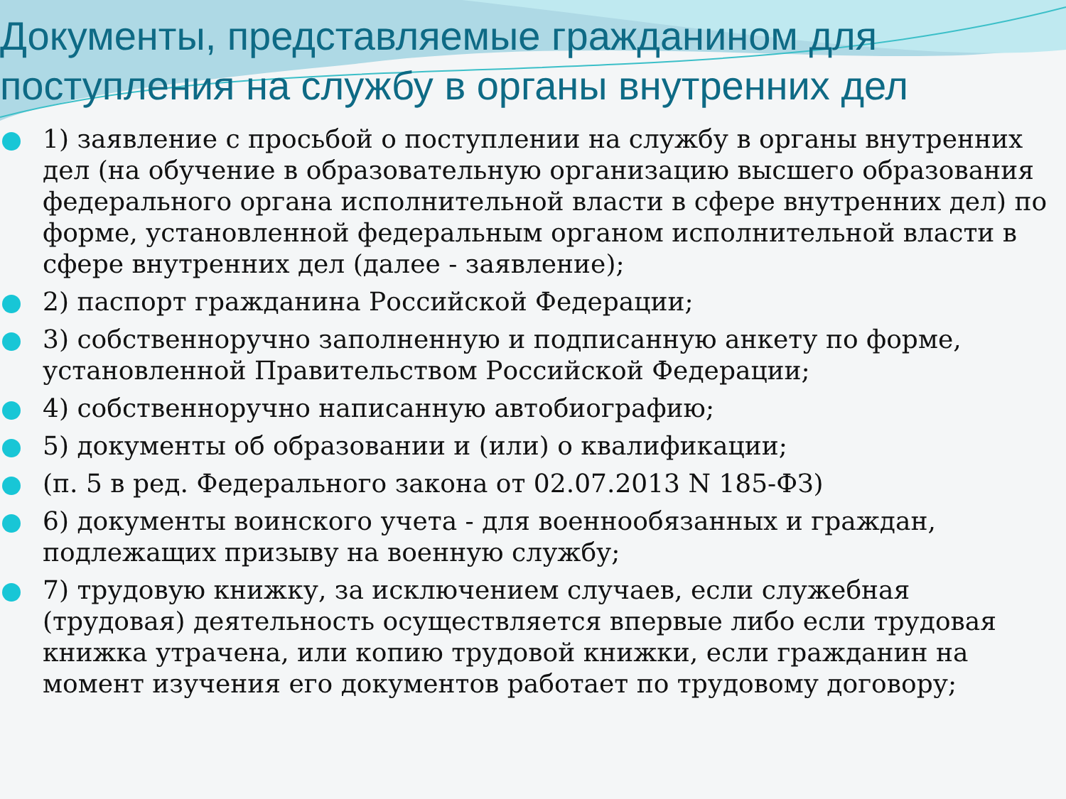Документы, представляемые гражданином для поступления на службу в органы внутренних дел
1) заявление с просьбой о поступлении на службу в органы внутренних дел (на обучение в образовательную организацию высшего образования федерального органа исполнительной власти в сфере внутренних дел) по форме, установленной федеральным органом исполнительной власти в сфере внутренних дел (далее - заявление);
2) паспорт гражданина Российской Федерации;
3) собственноручно заполненную и подписанную анкету по форме, установленной Правительством Российской Федерации;
4) собственноручно написанную автобиографию;
5) документы об образовании и (или) о квалификации;
(п. 5 в ред. Федерального закона от 02.07.2013 N 185-ФЗ)
6) документы воинского учета - для военнообязанных и граждан, подлежащих призыву на военную службу;
7) трудовую книжку, за исключением случаев, если служебная (трудовая) деятельность осуществляется впервые либо если трудовая книжка утрачена, или копию трудовой книжки, если гражданин на момент изучения его документов работает по трудовому договору;